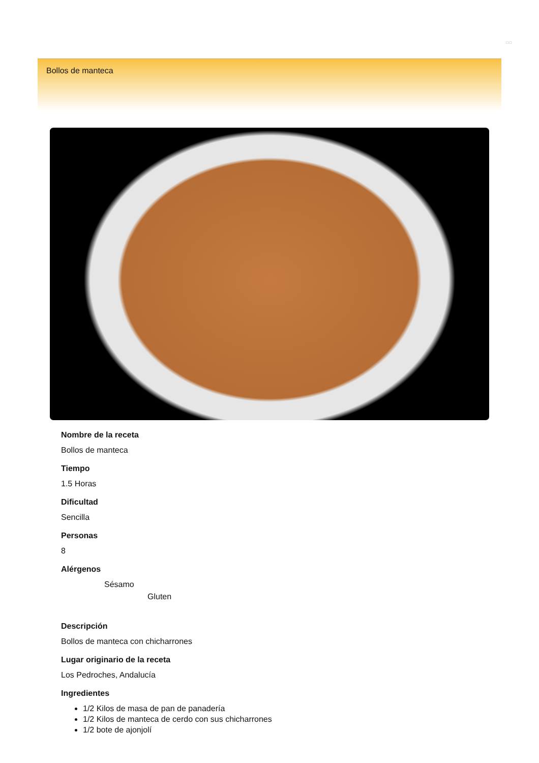□ □
Bollos de manteca
Nombre de la receta
Bollos de manteca
Tiempo
1.5 Horas
Dificultad
Sencilla
Personas
8
Alérgenos
Sésamo
Gluten
Descripción
Bollos de manteca con chicharrones
Lugar originario de la receta
Los Pedroches, Andalucía
Ingredientes
1/2 Kilos de masa de pan de panadería
1/2 Kilos de manteca de cerdo con sus chicharrones
1/2 bote de ajonjolí